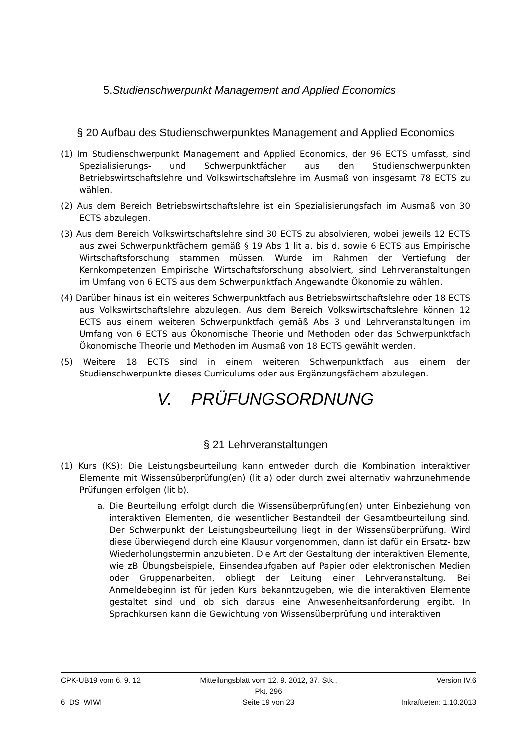5.Studienschwerpunkt Management and Applied Economics
§ 20 Aufbau des Studienschwerpunktes Management and Applied Economics
(1) Im Studienschwerpunkt Management and Applied Economics, der 96 ECTS umfasst, sind Spezialisierungs- und Schwerpunktfächer aus den Studienschwerpunkten Betriebswirtschaftslehre und Volkswirtschaftslehre im Ausmaß von insgesamt 78 ECTS zu wählen.
(2) Aus dem Bereich Betriebswirtschaftslehre ist ein Spezialisierungsfach im Ausmaß von 30 ECTS abzulegen.
(3) Aus dem Bereich Volkswirtschaftslehre sind 30 ECTS zu absolvieren, wobei jeweils 12 ECTS aus zwei Schwerpunktfächern gemäß § 19 Abs 1 lit a. bis d. sowie 6 ECTS aus Empirische Wirtschaftsforschung stammen müssen. Wurde im Rahmen der Vertiefung der Kernkompetenzen Empirische Wirtschaftsforschung absolviert, sind Lehrveranstaltungen im Umfang von 6 ECTS aus dem Schwerpunktfach Angewandte Ökonomie zu wählen.
(4) Darüber hinaus ist ein weiteres Schwerpunktfach aus Betriebswirtschaftslehre oder 18 ECTS aus Volkswirtschaftslehre abzulegen. Aus dem Bereich Volkswirtschaftslehre können 12 ECTS aus einem weiteren Schwerpunktfach gemäß Abs 3 und Lehrveranstaltungen im Umfang von 6 ECTS aus Ökonomische Theorie und Methoden oder das Schwerpunktfach Ökonomische Theorie und Methoden im Ausmaß von 18 ECTS gewählt werden.
(5) Weitere 18 ECTS sind in einem weiteren Schwerpunktfach aus einem der Studienschwerpunkte dieses Curriculums oder aus Ergänzungsfächern abzulegen.
V. PRÜFUNGSORDNUNG
§ 21 Lehrveranstaltungen
(1) Kurs (KS): Die Leistungsbeurteilung kann entweder durch die Kombination interaktiver Elemente mit Wissensüberprüfung(en) (lit a) oder durch zwei alternativ wahrzunehmende Prüfungen erfolgen (lit b).
a. Die Beurteilung erfolgt durch die Wissensüberprüfung(en) unter Einbeziehung von interaktiven Elementen, die wesentlicher Bestandteil der Gesamtbeurteilung sind. Der Schwerpunkt der Leistungsbeurteilung liegt in der Wissensüberprüfung. Wird diese überwiegend durch eine Klausur vorgenommen, dann ist dafür ein Ersatz- bzw Wiederholungstermin anzubieten. Die Art der Gestaltung der interaktiven Elemente, wie zB Übungsbeispiele, Einsendeaufgaben auf Papier oder elektronischen Medien oder Gruppenarbeiten, obliegt der Leitung einer Lehrveranstaltung. Bei Anmeldebeginn ist für jeden Kurs bekanntzugeben, wie die interaktiven Elemente gestaltet sind und ob sich daraus eine Anwesenheitsanforderung ergibt. In Sprachkursen kann die Gewichtung von Wissensüberprüfung und interaktiven
CPK-UB19 vom 6. 9. 12 Mitteilungsblatt vom 12. 9. 2012, 37. Stk., Pkt. 296 Version IV.6
6_DS_WIWI Seite 19 von 23 Inkraftteten: 1.10.2013